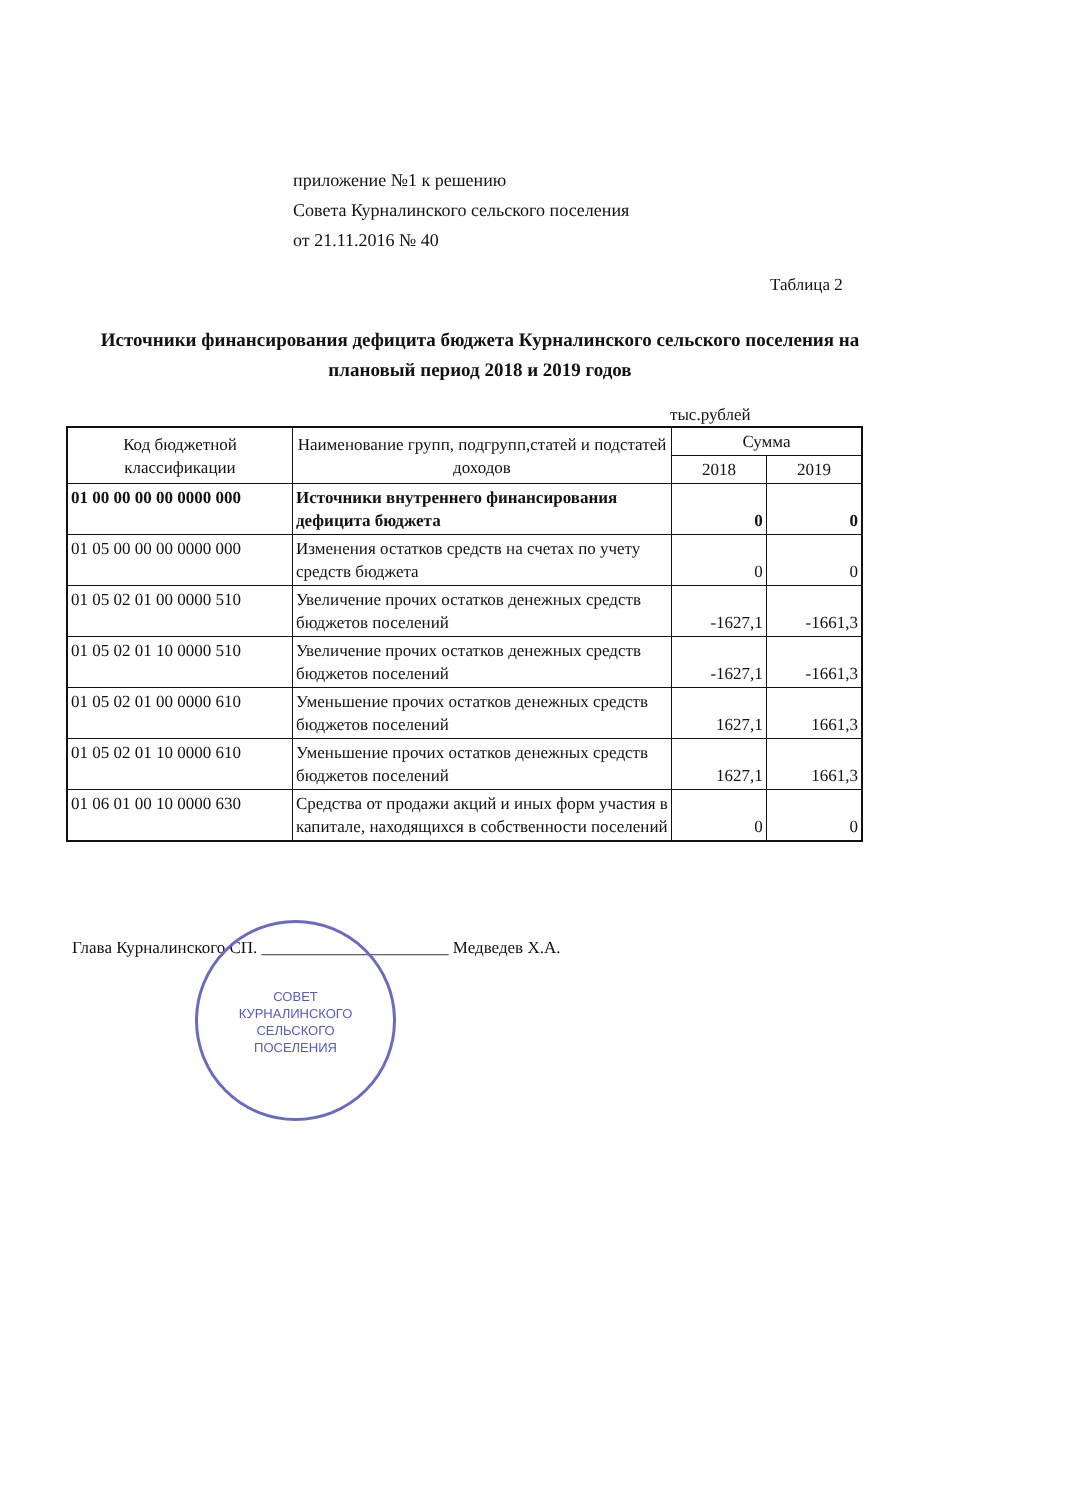приложение №1 к решению
Совета Курналинского сельского поселения
от 21.11.2016 № 40
Таблица 2
Источники финансирования дефицита бюджета Курналинского сельского поселения на плановый период 2018 и 2019 годов
тыс.рублей
| Код бюджетной классификации | Наименование групп, подгрупп,статей и подстатей доходов | Сумма | |
| --- | --- | --- | --- |
| | | 2018 | 2019 |
| 01 00 00 00 00 0000 000 | Источники внутреннего финансирования дефицита бюджета | 0 | 0 |
| 01 05 00 00 00 0000 000 | Изменения остатков средств на счетах по учету средств бюджета | 0 | 0 |
| 01 05 02 01 00 0000 510 | Увеличение прочих остатков денежных средств бюджетов поселений | -1627,1 | -1661,3 |
| 01 05 02 01 10 0000 510 | Увеличение прочих остатков денежных средств бюджетов поселений | -1627,1 | -1661,3 |
| 01 05 02 01 00 0000 610 | Уменьшение прочих остатков денежных средств бюджетов поселений | 1627,1 | 1661,3 |
| 01 05 02 01 10 0000 610 | Уменьшение прочих остатков денежных средств бюджетов поселений | 1627,1 | 1661,3 |
| 01 06 01 00 10 0000 630 | Средства от продажи акций и иных форм участия в капитале, находящихся в собственности поселений | 0 | 0 |
Глава Курналинского СП. ______________________ Медведев Х.А.
СОВЕТ
КУРНАЛИНСКОГО
СЕЛЬСКОГО
ПОСЕЛЕНИЯ